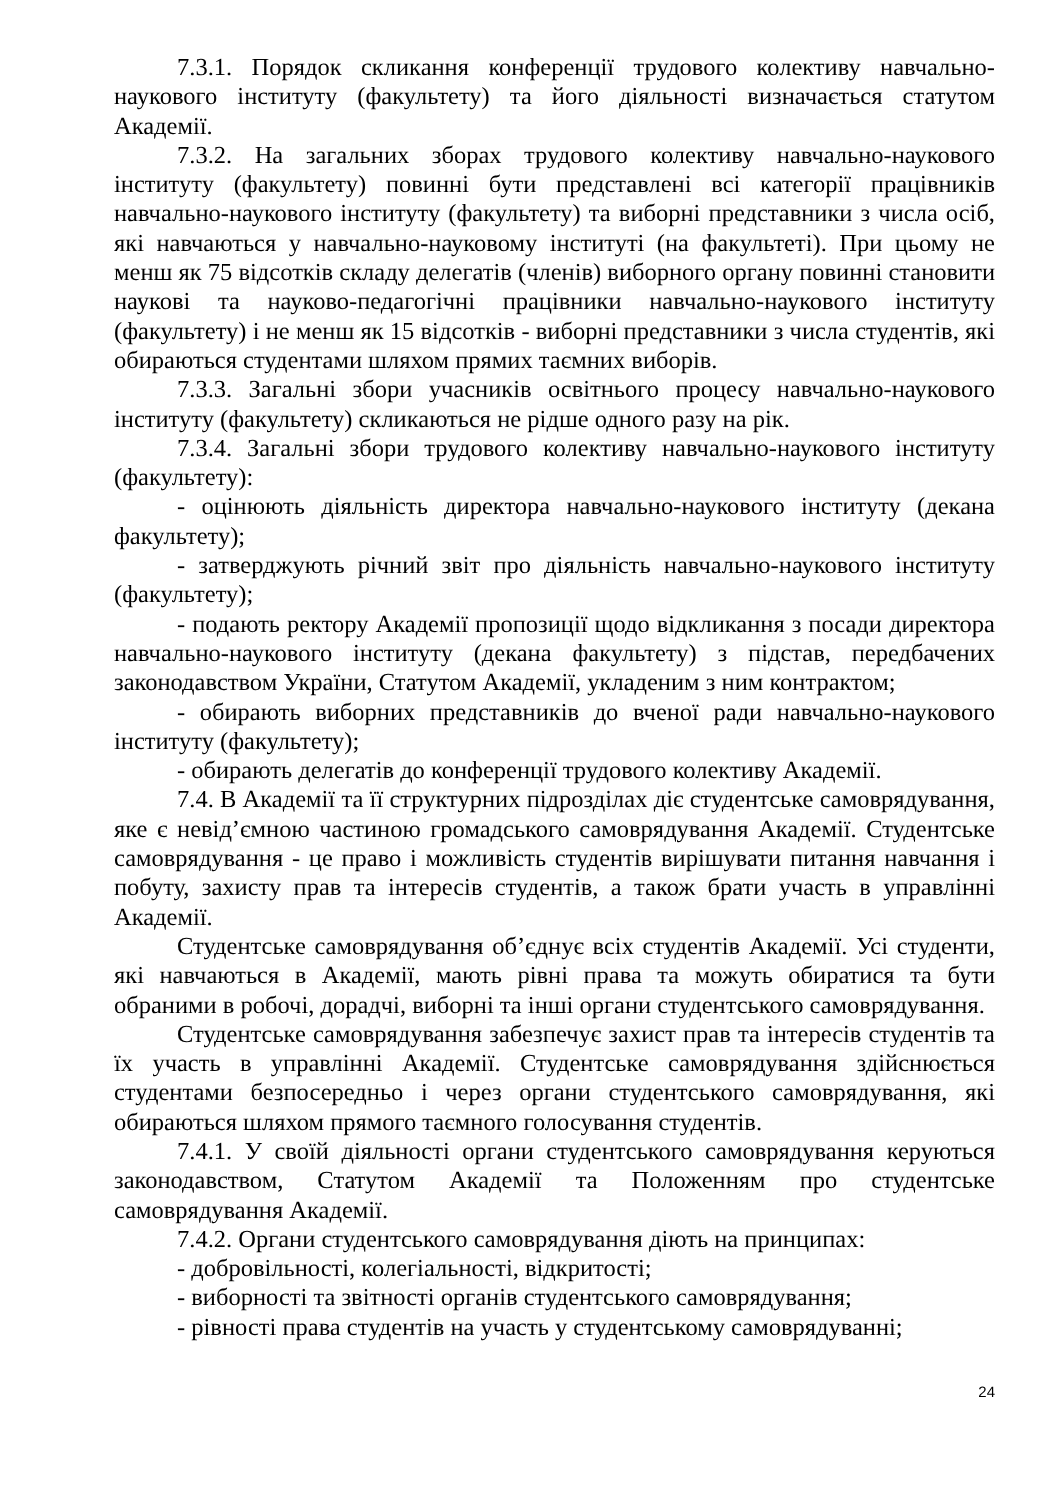7.3.1. Порядок скликання конференції трудового колективу навчально-наукового інституту (факультету) та його діяльності визначається статутом Академії.
7.3.2. На загальних зборах трудового колективу навчально-наукового інституту (факультету) повинні бути представлені всі категорії працівників навчально-наукового інституту (факультету) та виборні представники з числа осіб, які навчаються у навчально-науковому інституті (на факультеті). При цьому не менш як 75 відсотків складу делегатів (членів) виборного органу повинні становити наукові та науково-педагогічні працівники навчально-наукового інституту (факультету) і не менш як 15 відсотків - виборні представники з числа студентів, які обираються студентами шляхом прямих таємних виборів.
7.3.3. Загальні збори учасників освітнього процесу навчально-наукового інституту (факультету) скликаються не рідше одного разу на рік.
7.3.4. Загальні збори трудового колективу навчально-наукового інституту (факультету):
- оцінюють діяльність директора навчально-наукового інституту (декана факультету);
- затверджують річний звіт про діяльність навчально-наукового інституту (факультету);
- подають ректору Академії пропозиції щодо відкликання з посади директора навчально-наукового інституту (декана факультету) з підстав, передбачених законодавством України, Статутом Академії, укладеним з ним контрактом;
- обирають виборних представників до вченої ради навчально-наукового інституту (факультету);
- обирають делегатів до конференції трудового колективу Академії.
7.4. В Академії та її структурних підрозділах діє студентське самоврядування, яке є невід’ємною частиною громадського самоврядування Академії. Студентське самоврядування - це право і можливість студентів вирішувати питання навчання і побуту, захисту прав та інтересів студентів, а також брати участь в управлінні Академії.
Студентське самоврядування об’єднує всіх студентів Академії. Усі студенти, які навчаються в Академії, мають рівні права та можуть обиратися та бути обраними в робочі, дорадчі, виборні та інші органи студентського самоврядування.
Студентське самоврядування забезпечує захист прав та інтересів студентів та їх участь в управлінні Академії. Студентське самоврядування здійснюється студентами безпосередньо і через органи студентського самоврядування, які обираються шляхом прямого таємного голосування студентів.
7.4.1. У своїй діяльності органи студентського самоврядування керуються законодавством, Статутом Академії та Положенням про студентське самоврядування Академії.
7.4.2. Органи студентського самоврядування діють на принципах:
- добровільності, колегіальності, відкритості;
- виборності та звітності органів студентського самоврядування;
- рівності права студентів на участь у студентському самоврядуванні;
24